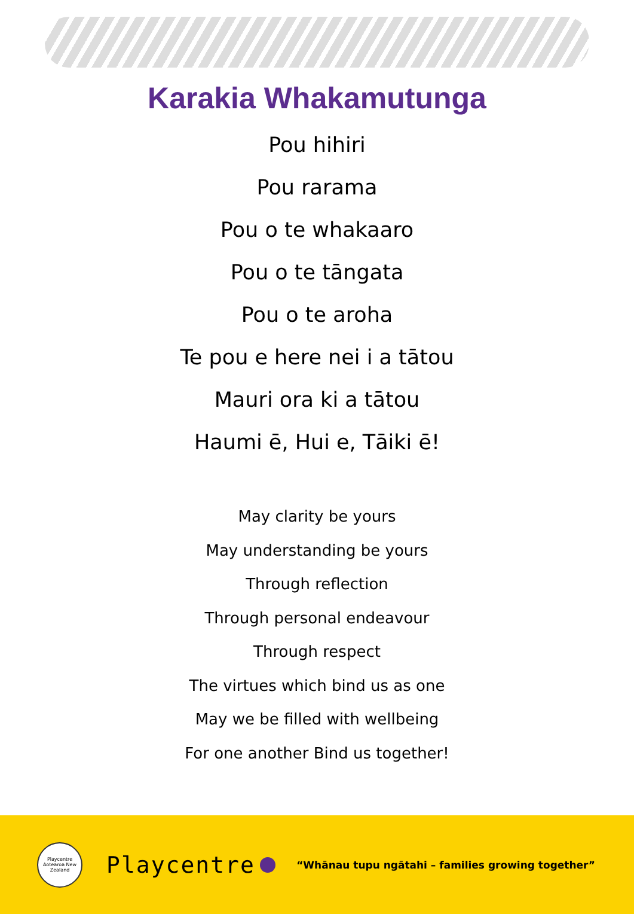Karakia Whakamutunga
Pou hihiri
Pou rarama
Pou o te whakaaro
Pou o te tāngata
Pou o te aroha
Te pou e here nei i a tātou
Mauri ora ki a tātou
Haumi ē, Hui e, Tāiki ē!
May clarity be yours
May understanding be yours
Through reflection
Through personal endeavour
Through respect
The virtues which bind us as one
May we be filled with wellbeing
For one another Bind us together!
Playcentre Aotearoa New Zealand
Playcentre
“Whānau tupu ngātahi – families growing together”